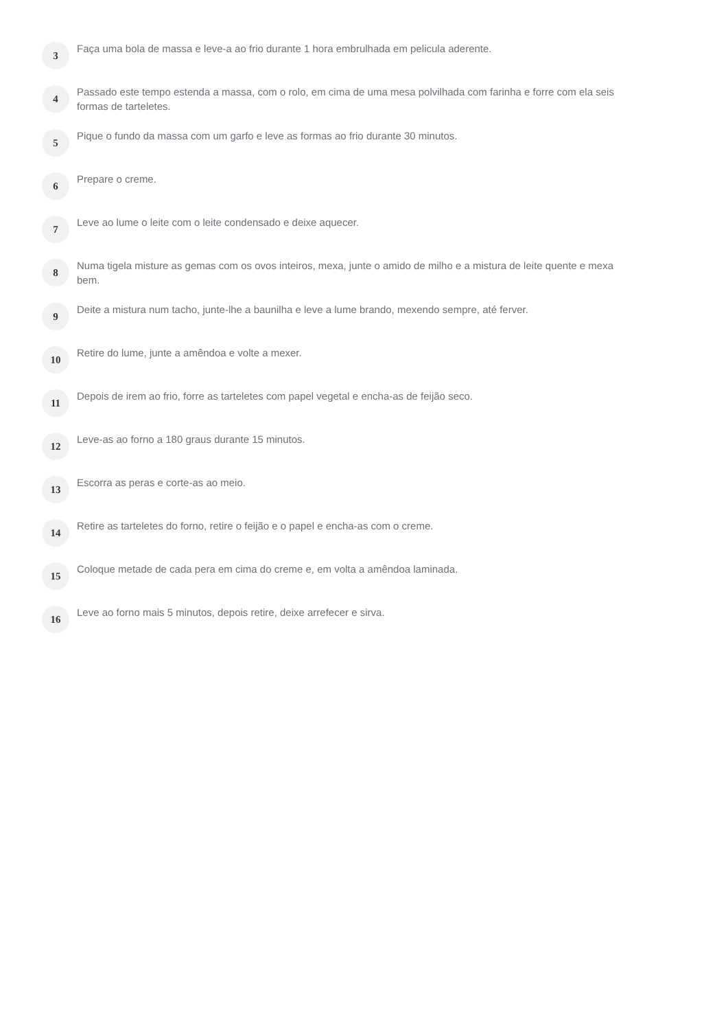3
Faça uma bola de massa e leve-a ao frio durante 1 hora embrulhada em pelicula aderente.
4
Passado este tempo estenda a massa, com o rolo, em cima de uma mesa polvilhada com farinha e forre com ela seis formas de tarteletes.
5
Pique o fundo da massa com um garfo e leve as formas ao frio durante 30 minutos.
6
Prepare o creme.
7
Leve ao lume o leite com o leite condensado e deixe aquecer.
8
Numa tigela misture as gemas com os ovos inteiros, mexa, junte o amido de milho e a mistura de leite quente e mexa bem.
9
Deite a mistura num tacho, junte-lhe a baunilha e leve a lume brando, mexendo sempre, até ferver.
10
Retire do lume, junte a amêndoa e volte a mexer.
11
Depois de irem ao frio, forre as tarteletes com papel vegetal e encha-as de feijão seco.
12
Leve-as ao forno a 180 graus durante 15 minutos.
13
Escorra as peras e corte-as ao meio.
14
Retire as tarteletes do forno, retire o feijão e o papel e encha-as com o creme.
15
Coloque metade de cada pera em cima do creme e, em volta a amêndoa laminada.
16
Leve ao forno mais 5 minutos, depois retire, deixe arrefecer e sirva.